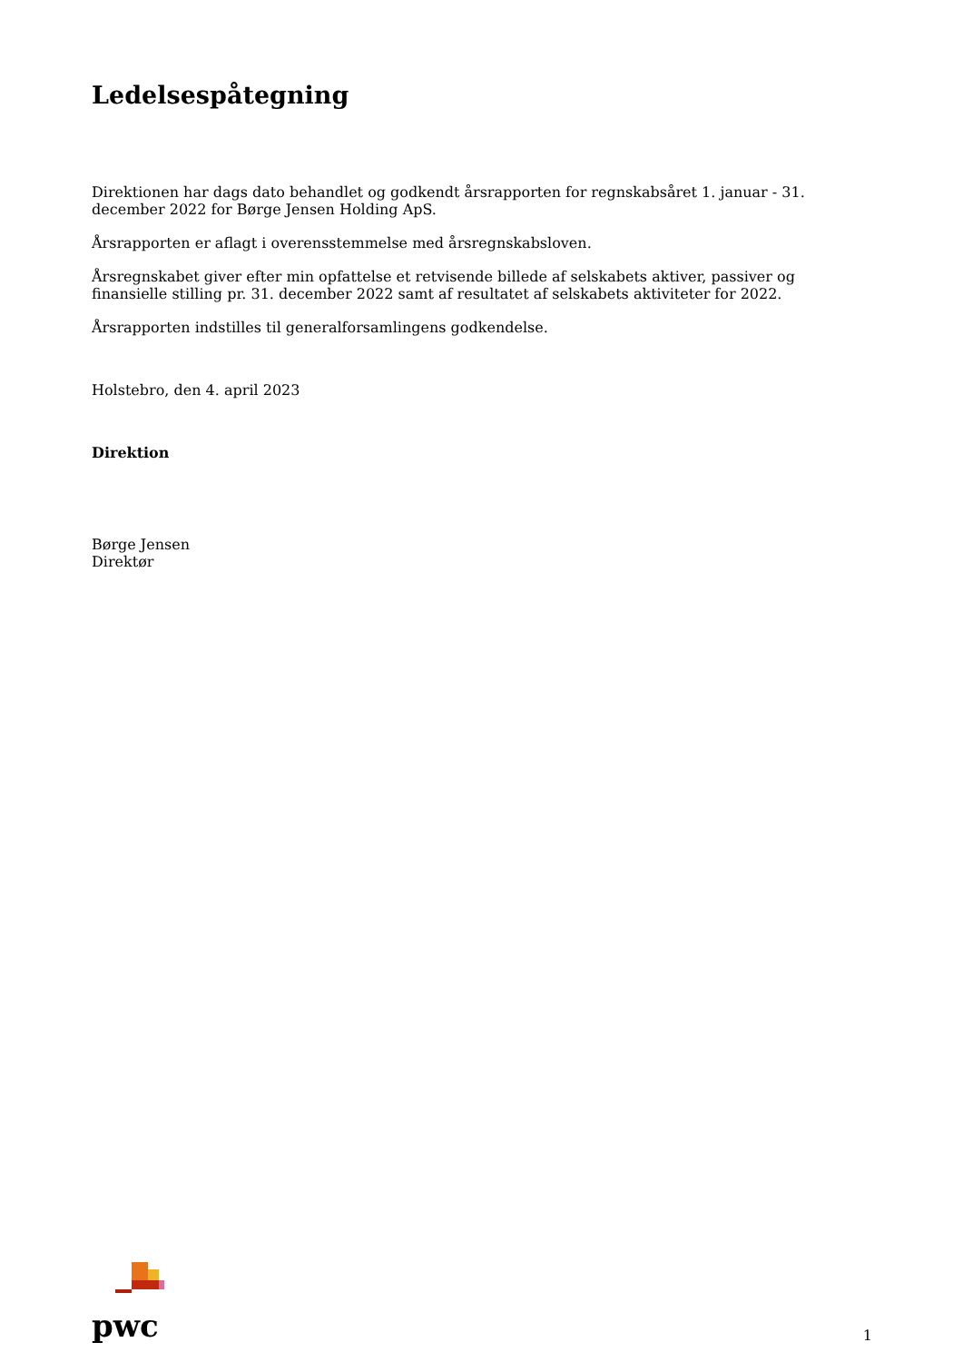Ledelsespåtegning
Direktionen har dags dato behandlet og godkendt årsrapporten for regnskabsåret 1. januar - 31. december 2022 for Børge Jensen Holding ApS.
Årsrapporten er aflagt i overensstemmelse med årsregnskabsloven.
Årsregnskabet giver efter min opfattelse et retvisende billede af selskabets aktiver, passiver og finansielle stilling pr. 31. december 2022 samt af resultatet af selskabets aktiviteter for 2022.
Årsrapporten indstilles til generalforsamlingens godkendelse.
Holstebro, den 4. april 2023
Direktion
Børge Jensen
Direktør
pwc
1